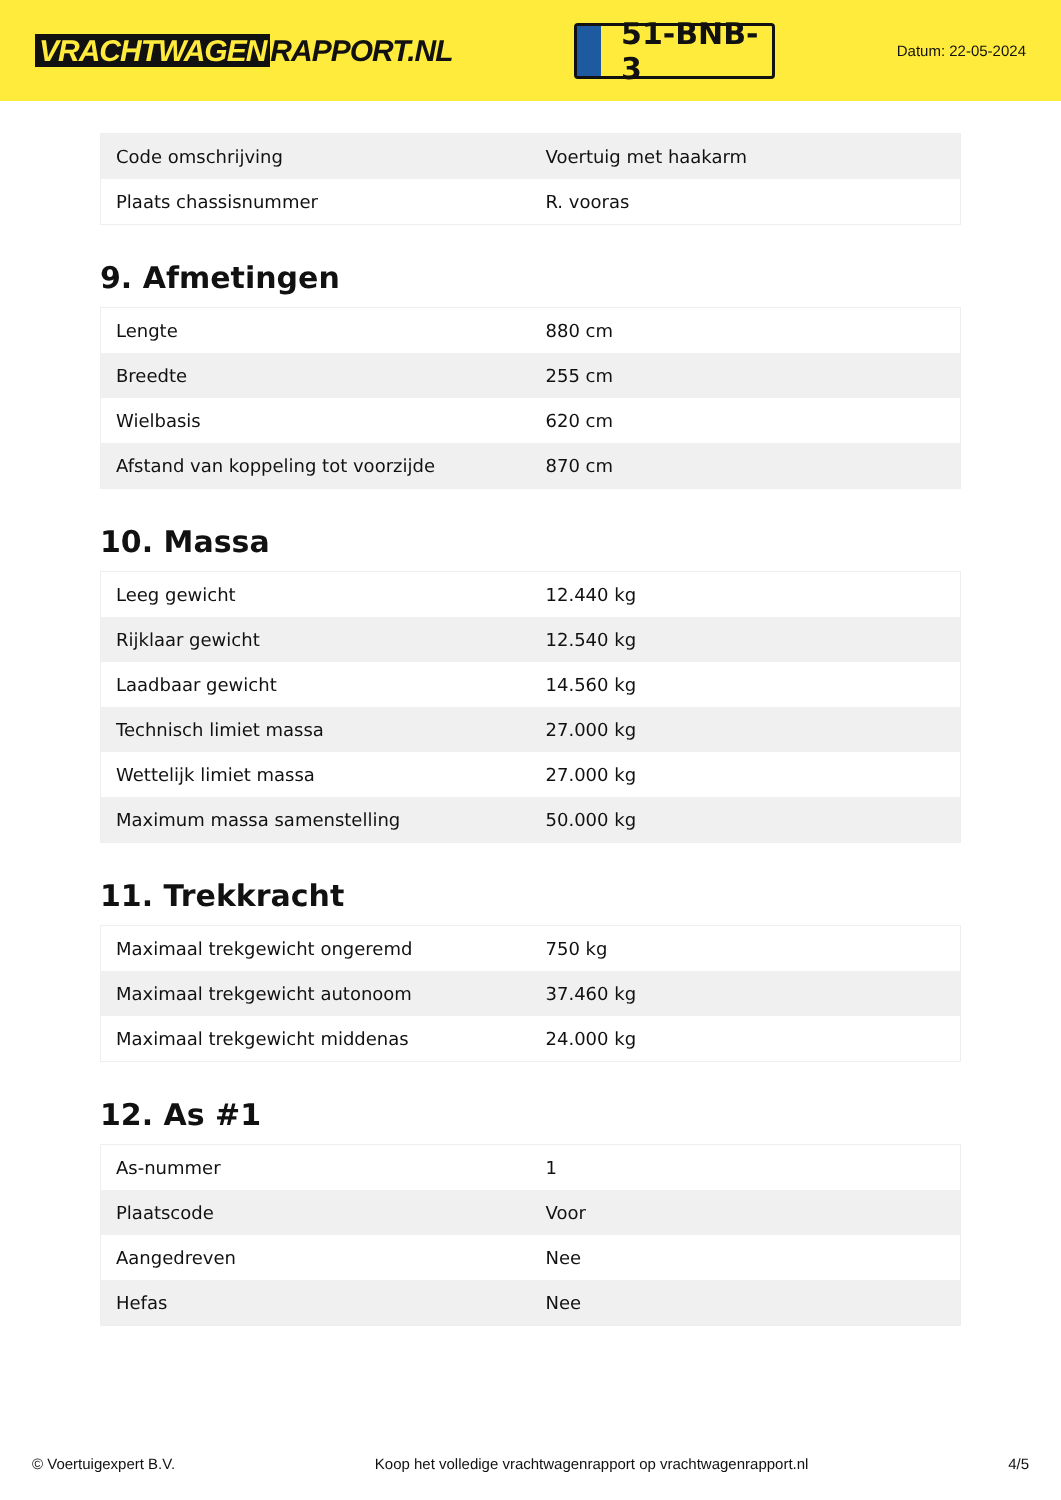VRACHTWAGEN RAPPORT.NL
51-BNB-3
Datum: 22-05-2024
| Code omschrijving | Voertuig met haakarm |
| Plaats chassisnummer | R. vooras |
9. Afmetingen
| Lengte | 880 cm |
| Breedte | 255 cm |
| Wielbasis | 620 cm |
| Afstand van koppeling tot voorzijde | 870 cm |
10. Massa
| Leeg gewicht | 12.440 kg |
| Rijklaar gewicht | 12.540 kg |
| Laadbaar gewicht | 14.560 kg |
| Technisch limiet massa | 27.000 kg |
| Wettelijk limiet massa | 27.000 kg |
| Maximum massa samenstelling | 50.000 kg |
11. Trekkracht
| Maximaal trekgewicht ongeremd | 750 kg |
| Maximaal trekgewicht autonoom | 37.460 kg |
| Maximaal trekgewicht middenas | 24.000 kg |
12. As #1
| As-nummer | 1 |
| Plaatscode | Voor |
| Aangedreven | Nee |
| Hefas | Nee |
© Voertuigexpert B.V. Koop het volledige vrachtwagenrapport op vrachtwagenrapport.nl 4/5